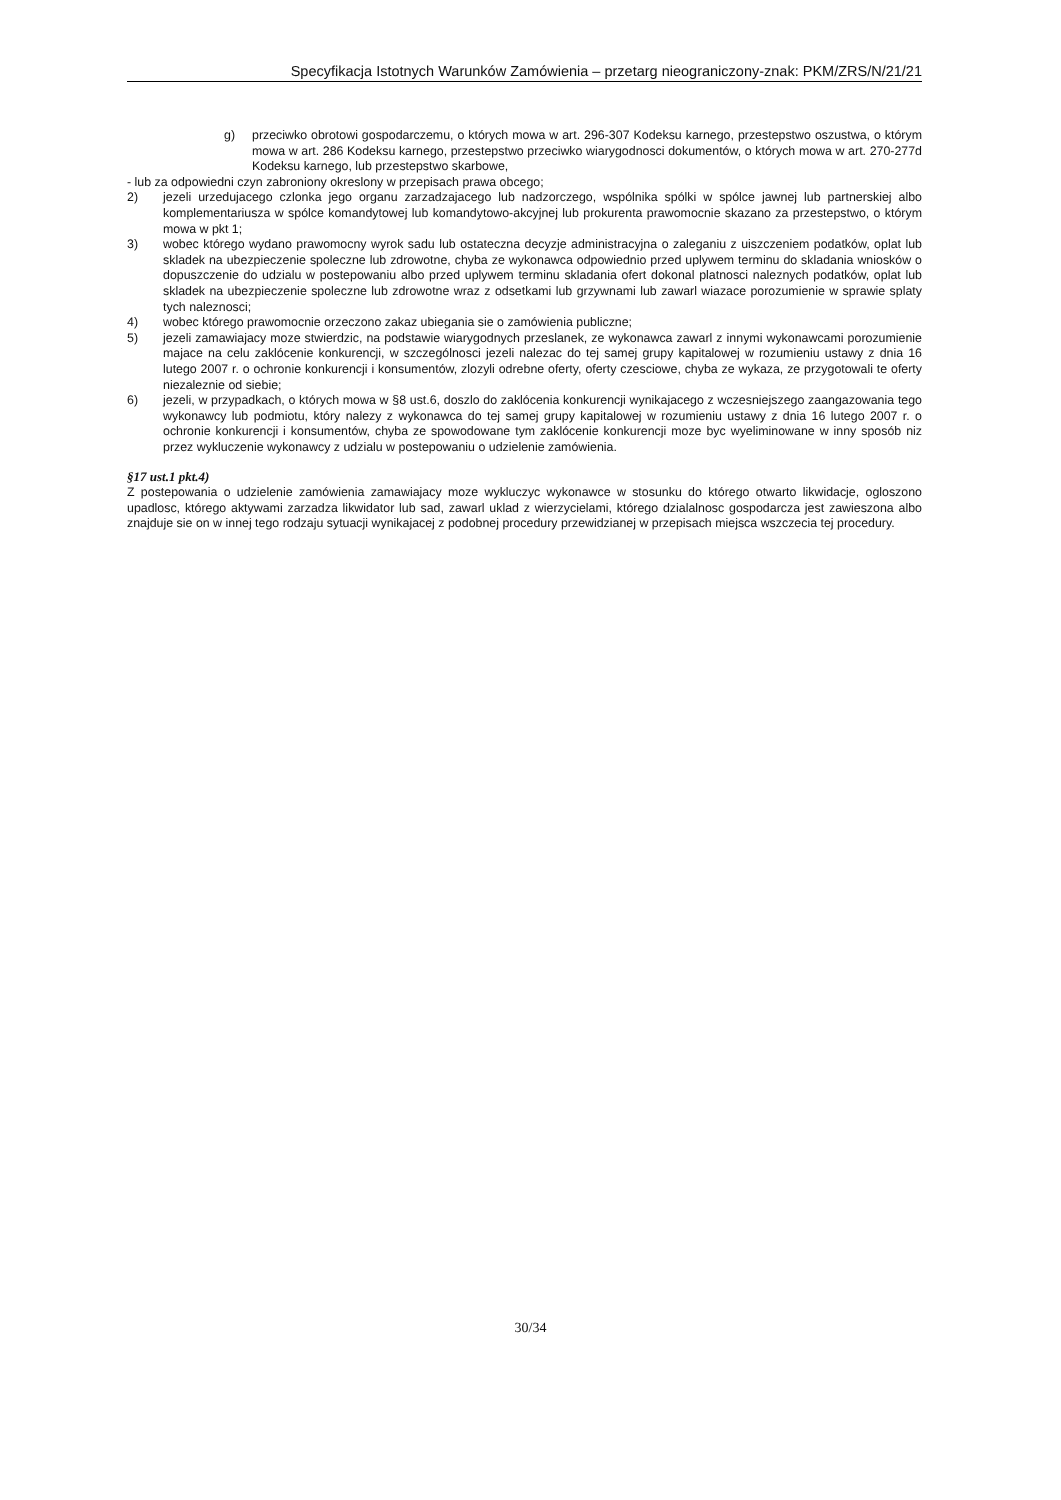Specyfikacja Istotnych Warunków Zamówienia – przetarg nieograniczony-znak: PKM/ZRS/N/21/21
g) przeciwko obrotowi gospodarczemu, o których mowa w art. 296-307 Kodeksu karnego, przestepstwo oszustwa, o którym mowa w art. 286 Kodeksu karnego, przestepstwo przeciwko wiarygodnosci dokumentów, o których mowa w art. 270-277d Kodeksu karnego, lub przestepstwo skarbowe,
- lub za odpowiedni czyn zabroniony okreslony w przepisach prawa obcego;
2) jezeli urzedujacego czlonka jego organu zarzadzajacego lub nadzorczego, wspólnika spólki w spólce jawnej lub partnerskiej albo komplementariusza w spólce komandytowej lub komandytowo-akcyjnej lub prokurenta prawomocnie skazano za przestepstwo, o którym mowa w pkt 1;
3) wobec którego wydano prawomocny wyrok sadu lub ostateczna decyzje administracyjna o zaleganiu z uiszczeniem podatków, oplat lub skladek na ubezpieczenie spoleczne lub zdrowotne, chyba ze wykonawca odpowiednio przed uplywem terminu do skladania wniosków o dopuszczenie do udzialu w postepowaniu albo przed uplywem terminu skladania ofert dokonal platnosci naleznych podatków, oplat lub skladek na ubezpieczenie spoleczne lub zdrowotne wraz z odsetkami lub grzywnami lub zawarl wiazace porozumienie w sprawie splaty tych naleznosci;
4) wobec którego prawomocnie orzeczono zakaz ubiegania sie o zamówienia publiczne;
5) jezeli zamawiajacy moze stwierdzic, na podstawie wiarygodnych przeslanek, ze wykonawca zawarl z innymi wykonawcami porozumienie majace na celu zaklócenie konkurencji, w szczególnosci jezeli nalezac do tej samej grupy kapitalowej w rozumieniu ustawy z dnia 16 lutego 2007 r. o ochronie konkurencji i konsumentów, zlozyli odrebne oferty, oferty czesciowe, chyba ze wykaza, ze przygotowali te oferty niezaleznie od siebie;
6) jezeli, w przypadkach, o których mowa w §8 ust.6, doszlo do zaklócenia konkurencji wynikajacego z wczesniejszego zaangazowania tego wykonawcy lub podmiotu, który nalezy z wykonawca do tej samej grupy kapitalowej w rozumieniu ustawy z dnia 16 lutego 2007 r. o ochronie konkurencji i konsumentów, chyba ze spowodowane tym zaklócenie konkurencji moze byc wyeliminowane w inny sposób niz przez wykluczenie wykonawcy z udzialu w postepowaniu o udzielenie zamówienia.
§17 ust.1 pkt.4)
Z postepowania o udzielenie zamówienia zamawiajacy moze wykluczyc wykonawce w stosunku do którego otwarto likwidacje, ogloszono upadlosc, którego aktywami zarzadza likwidator lub sad, zawarl uklad z wierzycielami, którego dzialalnosc gospodarcza jest zawieszona albo znajduje sie on w innej tego rodzaju sytuacji wynikajacej z podobnej procedury przewidzianej w przepisach miejsca wszczecia tej procedury.
30/34